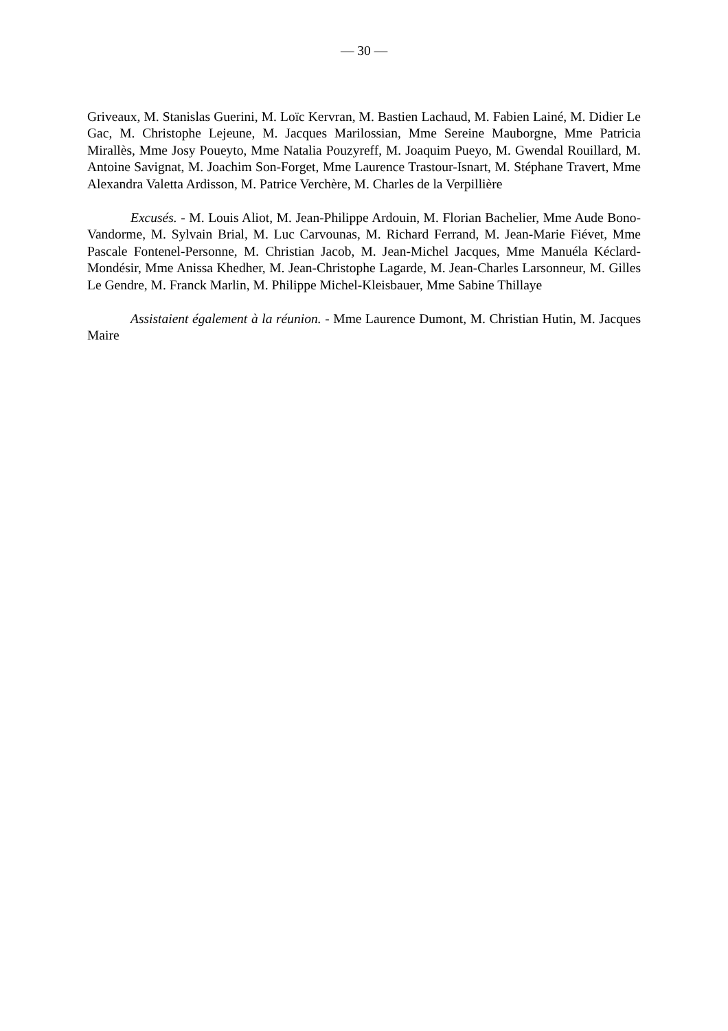— 30 —
Griveaux, M. Stanislas Guerini, M. Loïc Kervran, M. Bastien Lachaud, M. Fabien Lainé, M. Didier Le Gac, M. Christophe Lejeune, M. Jacques Marilossian, Mme Sereine Mauborgne, Mme Patricia Mirallès, Mme Josy Poueyto, Mme Natalia Pouzyreff, M. Joaquim Pueyo, M. Gwendal Rouillard, M. Antoine Savignat, M. Joachim Son-Forget, Mme Laurence Trastour-Isnart, M. Stéphane Travert, Mme Alexandra Valetta Ardisson, M. Patrice Verchère, M. Charles de la Verpillière
Excusés. - M. Louis Aliot, M. Jean-Philippe Ardouin, M. Florian Bachelier, Mme Aude Bono-Vandorme, M. Sylvain Brial, M. Luc Carvounas, M. Richard Ferrand, M. Jean-Marie Fiévet, Mme Pascale Fontenel-Personne, M. Christian Jacob, M. Jean-Michel Jacques, Mme Manuéla Kéclard-Mondésir, Mme Anissa Khedher, M. Jean-Christophe Lagarde, M. Jean-Charles Larsonneur, M. Gilles Le Gendre, M. Franck Marlin, M. Philippe Michel-Kleisbauer, Mme Sabine Thillaye
Assistaient également à la réunion. - Mme Laurence Dumont, M. Christian Hutin, M. Jacques Maire